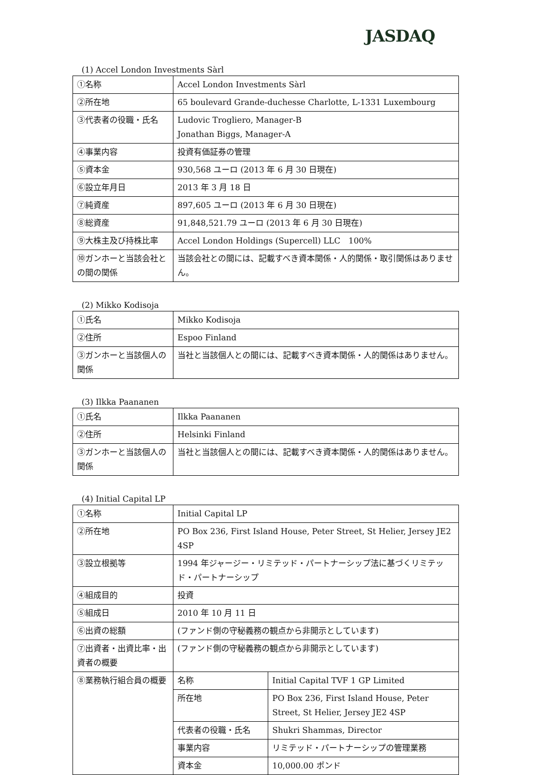JASDAQ
(1) Accel London Investments Sàrl
| ①名称 | Accel London Investments Sàrl |
| ②所在地 | 65 boulevard Grande-duchesse Charlotte, L-1331 Luxembourg |
| ③代表者の役職・氏名 | Ludovic Trogliero, Manager-B Jonathan Biggs, Manager-A |
| ④事業内容 | 投資有価証券の管理 |
| ⑤資本金 | 930,568 ユーロ (2013 年 6 月 30 日現在) |
| ⑥設立年月日 | 2013 年 3 月 18 日 |
| ⑦純資産 | 897,605 ユーロ (2013 年 6 月 30 日現在) |
| ⑧総資産 | 91,848,521.79 ユーロ (2013 年 6 月 30 日現在) |
| ⑨大株主及び持株比率 | Accel London Holdings (Supercell) LLC 100% |
| ⑩ガンホーと当該会社との間の関係 | 当該会社との間には、記載すべき資本関係・人的関係・取引関係はありません。 |
(2) Mikko Kodisoja
| ①氏名 | Mikko Kodisoja |
| ②住所 | Espoo Finland |
| ③ガンホーと当該個人の関係 | 当社と当該個人との間には、記載すべき資本関係・人的関係はありません。 |
(3) Ilkka Paananen
| ①氏名 | Ilkka Paananen |
| ②住所 | Helsinki Finland |
| ③ガンホーと当該個人の関係 | 当社と当該個人との間には、記載すべき資本関係・人的関係はありません。 |
(4) Initial Capital LP
| ①名称 | Initial Capital LP | |
| ②所在地 | PO Box 236, First Island House, Peter Street, St Helier, Jersey JE2 4SP | |
| ③設立根拠等 | 1994 年ジャージー・リミテッド・パートナーシップ法に基づくリミテッド・パートナーシップ | |
| ④組成目的 | 投資 | |
| ⑤組成日 | 2010 年 10 月 11 日 | |
| ⑥出資の総額 | (ファンド側の守秘義務の観点から非開示としています) | |
| ⑦出資者・出資比率・出資者の概要 | (ファンド側の守秘義務の観点から非開示としています) | |
| ⑧業務執行組合員の概要 | 名称 | Initial Capital TVF 1 GP Limited |
| | 所在地 | PO Box 236, First Island House, Peter Street, St Helier, Jersey JE2 4SP |
| | 代表者の役職・氏名 | Shukri Shammas, Director |
| | 事業内容 | リミテッド・パートナーシップの管理業務 |
| | 資本金 | 10,000.00 ポンド |